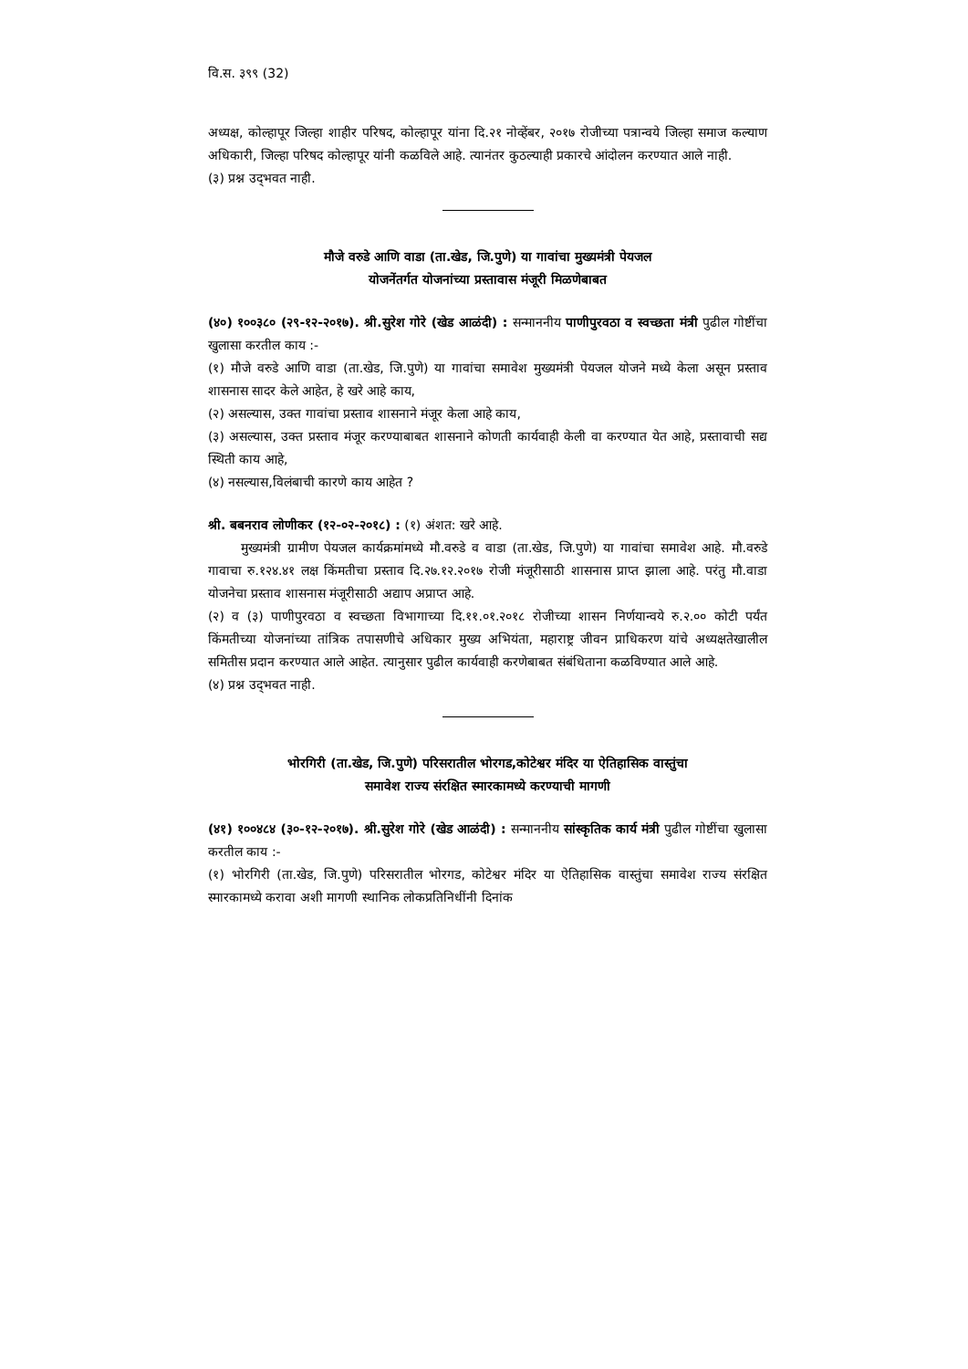वि.स. ३९९ (32)
अध्यक्ष, कोल्हापूर जिल्हा शाहीर परिषद, कोल्हापूर यांना दि.२१ नोव्हेंबर, २०१७ रोजीच्या पत्रान्वये जिल्हा समाज कल्याण अधिकारी, जिल्हा परिषद कोल्हापूर यांनी कळविले आहे. त्यानंतर कुठल्याही प्रकारचे आंदोलन करण्यात आले नाही.
(३) प्रश्न उद्‌भवत नाही.
मौजे वरुडे आणि वाडा (ता.खेड, जि.पुणे) या गावांचा मुख्यमंत्री पेयजल
योजनेंतर्गत योजनांच्या प्रस्तावास मंजूरी मिळणेबाबत
(४०) १००३८० (२९-१२-२०१७). श्री.सुरेश गोरे (खेड आळंदी) : सन्माननीय पाणीपुरवठा व स्वच्छता मंत्री पुढील गोष्टींचा खुलासा करतील काय :-
(१) मौजे वरुडे आणि वाडा (ता.खेड, जि.पुणे) या गावांचा समावेश मुख्यमंत्री पेयजल योजने मध्ये केला असून प्रस्ताव शासनास सादर केले आहेत, हे खरे आहे काय,
(२) असल्यास, उक्त गावांचा प्रस्ताव शासनाने मंजूर केला आहे काय,
(३) असल्यास, उक्त प्रस्ताव मंजूर करण्याबाबत शासनाने कोणती कार्यवाही केली वा करण्यात येत आहे, प्रस्तावाची सद्य स्थिती काय आहे,
(४) नसल्यास,विलंबाची कारणे काय आहेत ?
श्री. बबनराव लोणीकर (१२-०२-२०१८) : (१) अंशत: खरे आहे.
मुख्यमंत्री ग्रामीण पेयजल कार्यक्रमांमध्ये मौ.वरुडे व वाडा (ता.खेड, जि.पुणे) या गावांचा समावेश आहे. मौ.वरुडे गावाचा रु.१२४.४१ लक्ष किंमतीचा प्रस्ताव दि.२७.१२.२०१७ रोजी मंजूरीसाठी शासनास प्राप्त झाला आहे. परंतु मौ.वाडा योजनेचा प्रस्ताव शासनास मंजूरीसाठी अद्याप अप्राप्त आहे.
(२) व (३) पाणीपुरवठा व स्वच्छता विभागाच्या दि.११.०१.२०१८ रोजीच्या शासन निर्णयान्वये रु.२.०० कोटी पर्यंत किंमतीच्या योजनांच्या तांत्रिक तपासणीचे अधिकार मुख्य अभियंता, महाराष्ट्र जीवन प्राधिकरण यांचे अध्यक्षतेखालील समितीस प्रदान करण्यात आले आहेत. त्यानुसार पुढील कार्यवाही करणेबाबत संबंधिताना कळविण्यात आले आहे.
(४) प्रश्न उद्‌भवत नाही.
भोरगिरी (ता.खेड, जि.पुणे) परिसरातील भोरगड,कोटेश्वर मंदिर या ऐतिहासिक वास्तुंचा
समावेश राज्य संरक्षित स्मारकामध्ये करण्याची मागणी
(४१) १००४८४ (३०-१२-२०१७). श्री.सुरेश गोरे (खेड आळंदी) : सन्माननीय सांस्कृतिक कार्य मंत्री पुढील गोष्टींचा खुलासा करतील काय :-
(१) भोरगिरी (ता.खेड, जि.पुणे) परिसरातील भोरगड, कोटेश्वर मंदिर या ऐतिहासिक वास्तुंचा समावेश राज्य संरक्षित स्मारकामध्ये करावा अशी मागणी स्थानिक लोकप्रतिनिधींनी दिनांक